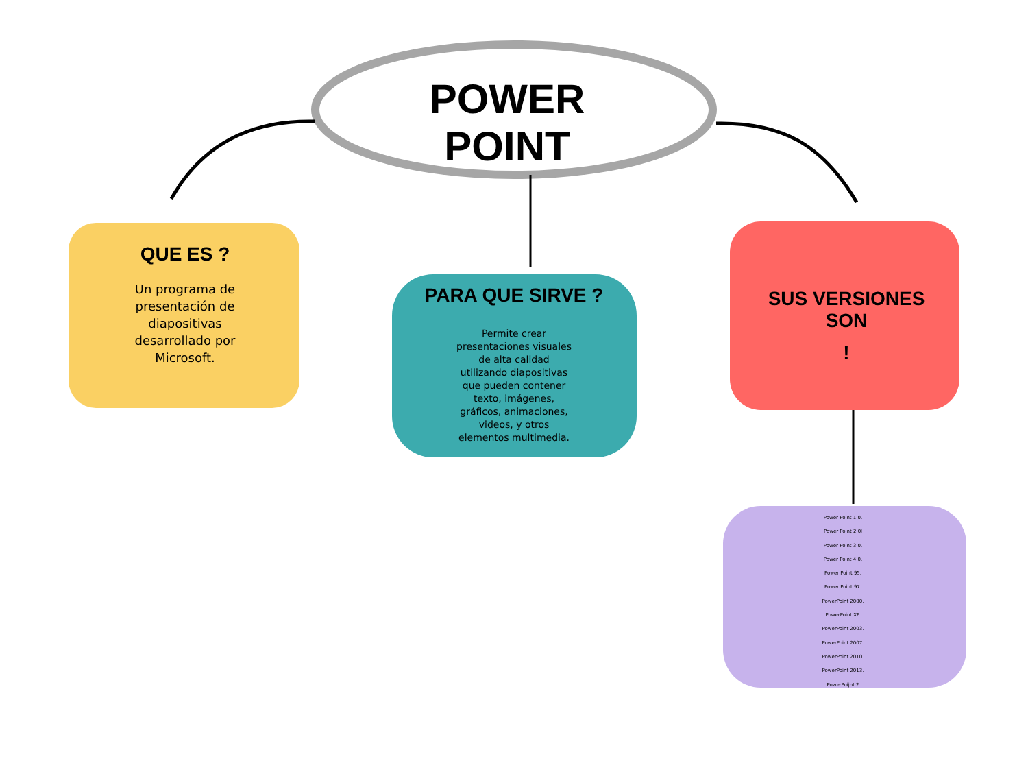POWER POINT
QUE ES ?
Un programa de presentación de diapositivas desarrollado por Microsoft.
PARA QUE SIRVE ?
Permite crear presentaciones visuales de alta calidad utilizando diapositivas que pueden contener texto, imágenes, gráficos, animaciones, videos, y otros elementos multimedia.
SUS VERSIONES SON
!
Power Point 1.0.
Power Point 2.0l
Power Point 3.0.
Power Point 4.0.
Power Point 95.
Power Point 97.
PowerPoint 2000.
PowerPoint XP.
PowerPoint 2003.
PowerPoint 2007.
PowerPoint 2010.
PowerPoint 2013.
PowerPoijnt 2